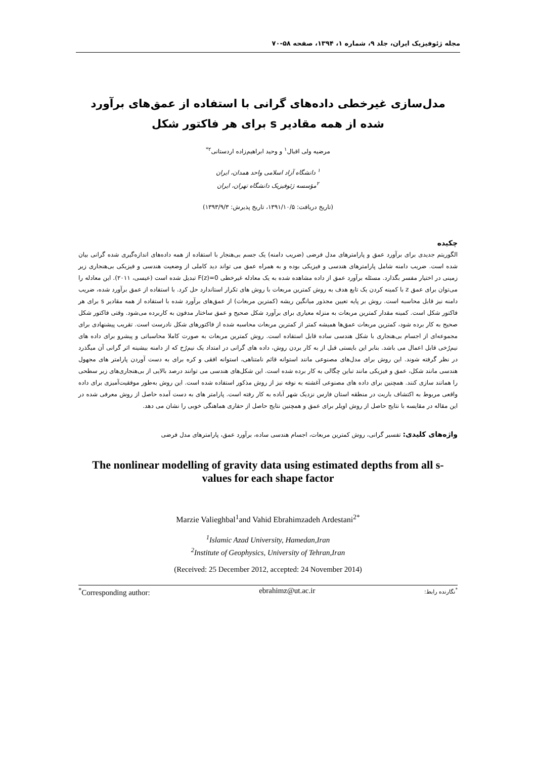مجله ژئوفیزیک ایران، جلد ۹، شماره ۱، ۱۳۹۴، صفحه ۵۸-۷۰
مدل‌سازی غیرخطی داده‌های گرانی با استفاده از عمق‌های برآورد شده از همه مقادیر s برای هر فاکتور شکل
مرضیه ولی اقبال<sup>۱</sup> و وحید ابراهیم‌زاده اردستانی<sup>۲*</sup>
<sup>۱</sup> دانشگاه آزاد اسلامی واحد همدان، ایران
<sup>۲</sup> مؤسسه ژئوفیزیک دانشگاه تهران، ایران
(تاریخ دریافت: ۱۳۹۱/۱۰/۵، تاریخ پذیرش: ۱۳۹۳/۹/۳)
چکیده
الگوریتم جدیدی برای برآورد عمق و پارامترهای مدل فرضی (ضریب دامنه) یک جسم بی‌هنجار با استفاده از همه داده‌های اندازه‌گیری شده گرانی بیان شده است. ضریب دامنه شامل پارامترهای هندسی و فیزیکی بوده و به همراه عمق می تواند دید کاملی از وضعیت هندسی و فیزیکی بی‌هنجاری زیر زمینی در اختیار مفسر بگذارد. مسئله برآورد عمق از داده مشاهده شده به یک معادله غیرخطی F(z)=0 تبدیل شده است (عیسی، ۲۰۱۱). این معادله را می‌توان برای عمق z با کمینه کردن یک تابع هدف به روش کمترین مربعات با روش های تکرار استاندارد حل کرد. با استفاده از عمق برآورد شده، ضریب دامنه نیز قابل محاسبه است. روش بر پایه تعیین مجذور میانگین ریشه (کمترین مربعات) از عمق‌های برآورد شده با استفاده از همه مقادیر s برای هر فاکتور شکل است. کمینه مقدار کمترین مربعات به منزله معیاری برای برآورد شکل صحیح و عمق ساختار مدفون به کاربرده می‌شود. وقتی فاکتور شکل صحیح به کار برده شود، کمترین مربعات عمق‌ها همیشه کمتر از کمترین مربعات محاسبه شده از فاکتورهای شکل نادرست است. تقریب پیشنهادی برای مجموعه‌ای از اجسام بی‌هنجاری با شکل هندسی ساده قابل استفاده است. روش کمترین مربعات به صورت کاملا محاسباتی و پیشرو برای داده های نیم‌رُخی قابل اعمال می باشد. بنابر این بایستی قبل از به کار بردن روش، داده های گرانی در امتداد یک نیم‌رُخ که از دامنه بیشینه اثر گرانی آن میگذرد در نظر گرفته شوند. این روش برای مدل‌های مصنوعی مانند استوانه قائم نامتناهی، استوانه افقی و کره برای به دست آوردن پارامتر های مجهول هندسی مانند شکل، عمق و فیزیکی مانند تباین چگالی به کار برده شده است. این شکل‌های هندسی می توانند درصد بالایی از بی‌هنجاری‌های زیر سطحی را همانند سازی کنند. همچنین برای داده های مصنوعی آغشته به نوفه نیز از روش مذکور استفاده شده است. این روش به‌طور موفقیت‌آمیزی برای داده واقعی مربوط به اکتشاف باریت در منطقه استان فارس نزدیک شهر آباده به کار رفته است. پارامتر های به دست آمده حاصل از روش معرفی شده در این مقاله در مقایسه با نتایج حاصل از روش اویلر برای عمق و همچنین نتایج حاصل از حفاری هماهنگی خوبی را نشان می دهد.
واژه‌های کلیدی: تفسیر گرانی، روش کمترین مربعات، اجسام هندسی ساده، برآورد عمق، پارامترهای مدل فرضی
The nonlinear modelling of gravity data using estimated depths from all s-values for each shape factor
Marzie Valieghbal<sup>1</sup>and Vahid Ebrahimzadeh Ardestani<sup>2*</sup>
<sup>1</sup> Islamic Azad University, Hamedan,Iran
<sup>2</sup> Institute of Geophysics, University of Tehran,Iran
(Received: 25 December 2012, accepted: 24 November 2014)
<sup>*</sup> Corresponding author: ebrahimz@ut.ac.ir<sup>*</sup>نگارنده رابط: